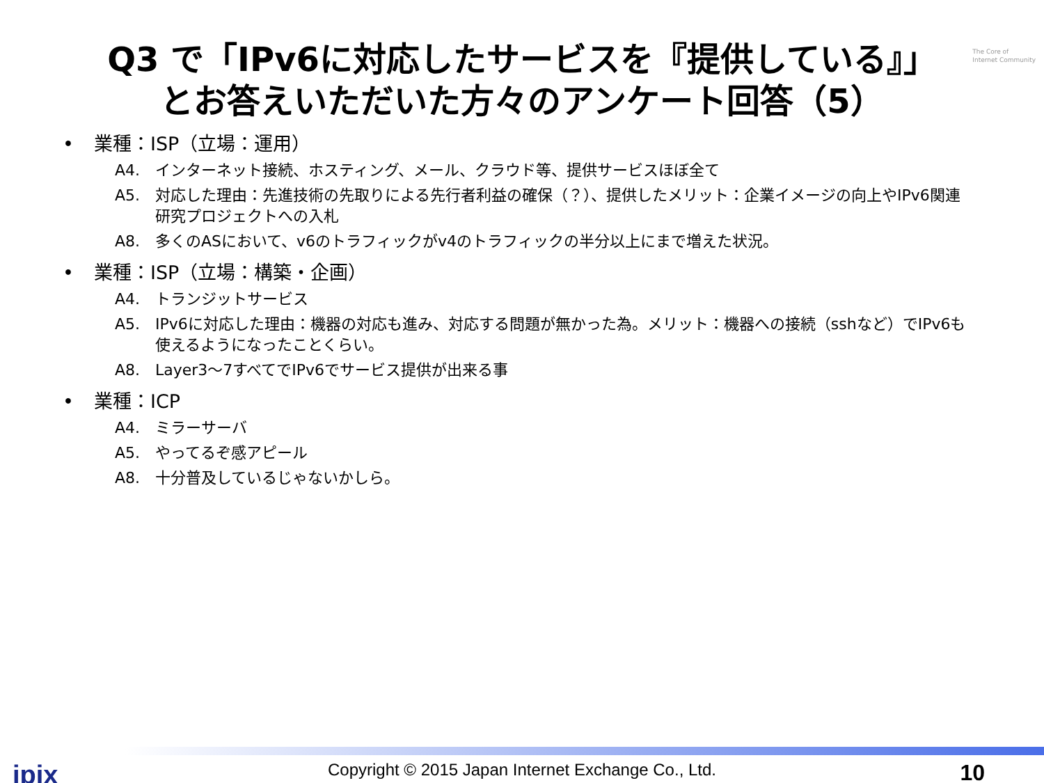The Core of
Internet Community
Q3 で「IPv6に対応したサービスを『提供している』」
とお答えいただいた方々のアンケート回答（5）
• 業種：ISP（立場：運用）
A4. インターネット接続、ホスティング、メール、クラウド等、提供サービスほぼ全て
A5. 対応した理由：先進技術の先取りによる先行者利益の確保（？）、提供したメリット：企業イメージの向上やIPv6関連研究プロジェクトへの入札
A8. 多くのASにおいて、v6のトラフィックがv4のトラフィックの半分以上にまで増えた状況。
• 業種：ISP（立場：構築・企画）
A4. トランジットサービス
A5. IPv6に対応した理由：機器の対応も進み、対応する問題が無かった為。メリット：機器への接続（sshなど）でIPv6も使えるようになったことくらい。
A8. Layer3～7すべてでIPv6でサービス提供が出来る事
• 業種：ICP
A4. ミラーサーバ
A5. やってるぞ感アピール
A8. 十分普及しているじゃないかしら。
jpix
Copyright © 2015 Japan Internet Exchange Co., Ltd.
10